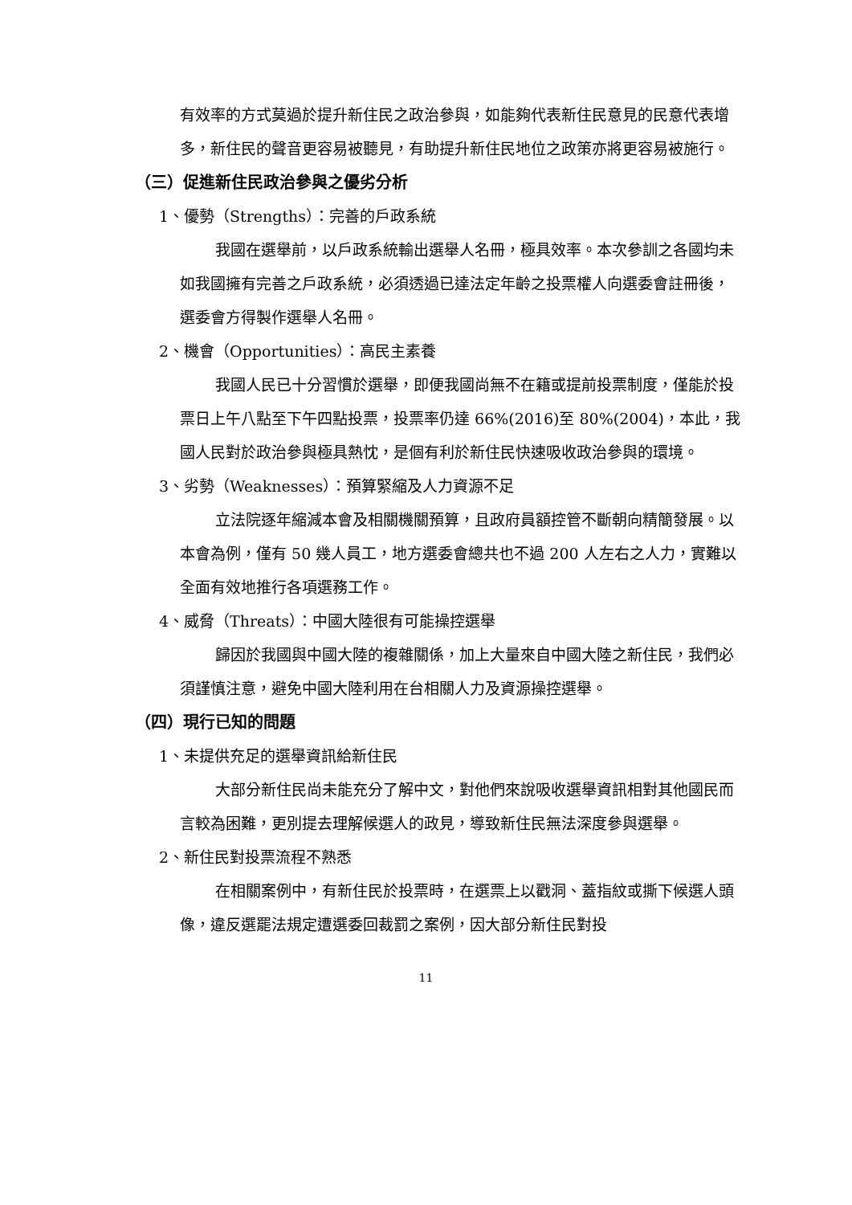有效率的方式莫過於提升新住民之政治參與，如能夠代表新住民意見的民意代表增多，新住民的聲音更容易被聽見，有助提升新住民地位之政策亦將更容易被施行。
（三）促進新住民政治參與之優劣分析
1、優勢（Strengths）：完善的戶政系統
我國在選舉前，以戶政系統輸出選舉人名冊，極具效率。本次參訓之各國均未如我國擁有完善之戶政系統，必須透過已達法定年齡之投票權人向選委會註冊後，選委會方得製作選舉人名冊。
2、機會（Opportunities）：高民主素養
我國人民已十分習慣於選舉，即便我國尚無不在籍或提前投票制度，僅能於投票日上午八點至下午四點投票，投票率仍達 66%(2016)至 80%(2004)，本此，我國人民對於政治參與極具熱忱，是個有利於新住民快速吸收政治參與的環境。
3、劣勢（Weaknesses）：預算緊縮及人力資源不足
立法院逐年縮減本會及相關機關預算，且政府員額控管不斷朝向精簡發展。以本會為例，僅有 50 幾人員工，地方選委會總共也不過 200 人左右之人力，實難以全面有效地推行各項選務工作。
4、威脅（Threats）：中國大陸很有可能操控選舉
歸因於我國與中國大陸的複雜關係，加上大量來自中國大陸之新住民，我們必須謹慎注意，避免中國大陸利用在台相關人力及資源操控選舉。
（四）現行已知的問題
1、未提供充足的選舉資訊給新住民
大部分新住民尚未能充分了解中文，對他們來說吸收選舉資訊相對其他國民而言較為困難，更別提去理解候選人的政見，導致新住民無法深度參與選舉。
2、新住民對投票流程不熟悉
在相關案例中，有新住民於投票時，在選票上以戳洞、蓋指紋或撕下候選人頭像，違反選罷法規定遭選委回裁罰之案例，因大部分新住民對投
11